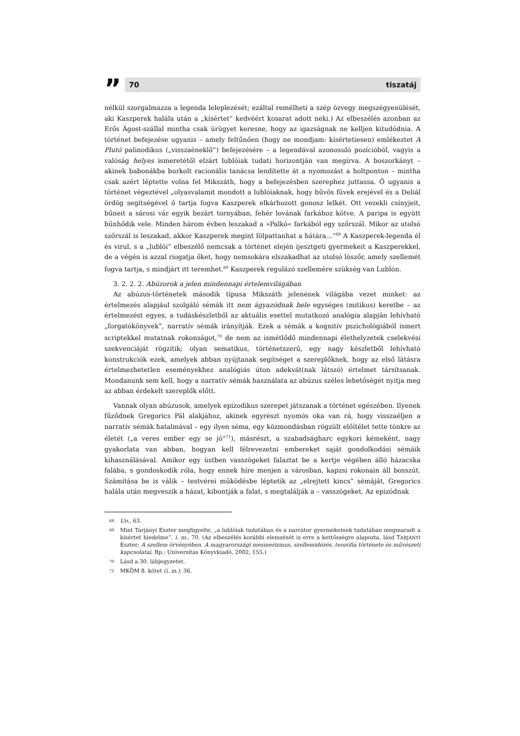”
70 tiszatáj
nélkül szorgalmazza a legenda leleplezését; ezáltal remélheti a szép özvegy megszégyenülését, aki Kaszperek halála után a „kísértet” kedvéért kosarat adott neki.) Az elbeszélés azonban az Erős Ágost-szállal mintha csak ürügyet keresne, hogy az igazságnak ne kelljen kitudódnia. A történet befejezése ugyanis – amely feltűnően (hogy ne mondjam: kísértetiesen) emlékeztet A Plutó palinodikus („visszaéneklő”) befejezésére – a legendával azonosuló pozícióból, vagyis a valóság helyes ismeretétől elzárt lublóiak tudati horizontján van megírva. A boszorkányt – akinek babonákba burkolt racionális tanácsa lendítette át a nyomozást a holtponton – mintha csak azért léptette volna fel Mikszáth, hogy a befejezésben szerephez juttassa. Ő ugyanis a történet végeztével „olyasvalamit mondott a lublóiaknak, hogy bűvös füvek erejével és a Deliál ördög segítségével ő tartja fogva Kaszperek elkárhozott gonosz lelkét. Ott vezekli csínyjeit, bűneit a sárosi vár egyik bezárt tornyában, fehér lovának farkához kötve. A paripa is együtt bűnhődik vele. Minden három évben leszakad a »Palkó« farkából egy szőrszál. Mikor az utolsó szőrszál is leszakad, akkor Kaszperek megint fölpattanhat a hátára…”<sup>68</sup> A Kaszperek-legenda él és virul, s a „lublói” elbeszélő nemcsak a történet elején ijesztgeti gyermekeit a Kaszperekkel, de a végén is azzal riogatja őket, hogy nemsokára elszakadhat az utolsó lószőr, amely szellemét fogva tartja, s mindjárt itt teremhet.<sup>69</sup> Kaszperek regulázó szellemére szükség van Lublón.
3. 2. 2. 2. Abúzorok a jelen mindennapi értelemvilágában
Az abúzus-történetek második típusa Mikszáth jelenének világába vezet minket: az értelmezés alapjául szolgáló sémák itt nem ágyazódnak bele egységes (mitikus) keretbe – az értelmezést egyes, a tudáskészletből az aktuális esettel mutatkozó analógia alapján lehívható „forgatókönyvek”, narratív sémák irányítják. Ezek a sémák a kognitív pszichológiából ismert scriptekkel mutatnak rokonságot,<sup>70</sup> de nem az ismétlődő mindennapi élethelyzetek cselekvési szekvenciáját rögzítik; olyan sematikus, történetszerű, egy nagy készletből lehívható konstrukciók ezek, amelyek abban nyújtanak segítséget a szereplőknek, hogy az első látásra értelmezhetetlen eseményekhez analógiás úton adekvát(nak látszó) értelmet társítsanak. Mondanunk sem kell, hogy a narratív sémák használata az abúzus széles lehetőségét nyitja meg az abban érdekelt szereplők előtt.
Vannak olyan abúzusok, amelyek epizodikus szerepet játszanak a történet egészében. Ilyenek fűződnek Gregorics Pál alakjához, akinek egyrészt nyomós oka van rá, hogy visszaéljen a narratív sémák hatalmával – egy ilyen séma, egy közmondásban rögzült előítélet tette tönkre az életét („a veres ember egy se jó”<sup>71</sup>), másrészt, a szabadságharc egykori kémeként, nagy gyakorlata van abban, hogyan kell félrevezetni embereket saját gondolkodási sémáik kihasználásával. Amikor egy üstben vasszögeket falaztat be a kertje végében álló házacska falába, s gondoskodik róla, hogy ennek híre menjen a városban, kapzsi rokonain áll bosszút. Számítása be is válik – testvérei működésbe léptetik az „elrejtett kincs” sémáját, Gregorics halála után megveszik a házat, kibontják a falat, s megtalálják a – vasszögeket. Az epizódnak
68 Uo., 63.
69 Mint Tarjányi Eszter megfigyelte, „a lublóiak tudatában és a narrátor gyermekeinek tudatában megmaradt a kísértet hiedelme”, i. m., 70. (Az elbeszélés korábbi elemzését is erre a kettősségre alapozta, lásd TARJÁNYI Eszter: A szellem örvényében. A magyarországi mesmerizmus, szellemidézés, teozófia története és művészeti kapcsolatai, Bp.: Universitas Könyvkiadó, 2002, 155.)
70 Lásd a 30. lábjegyzetet.
71 MKÖM 8. kötet (i. m.), 36.